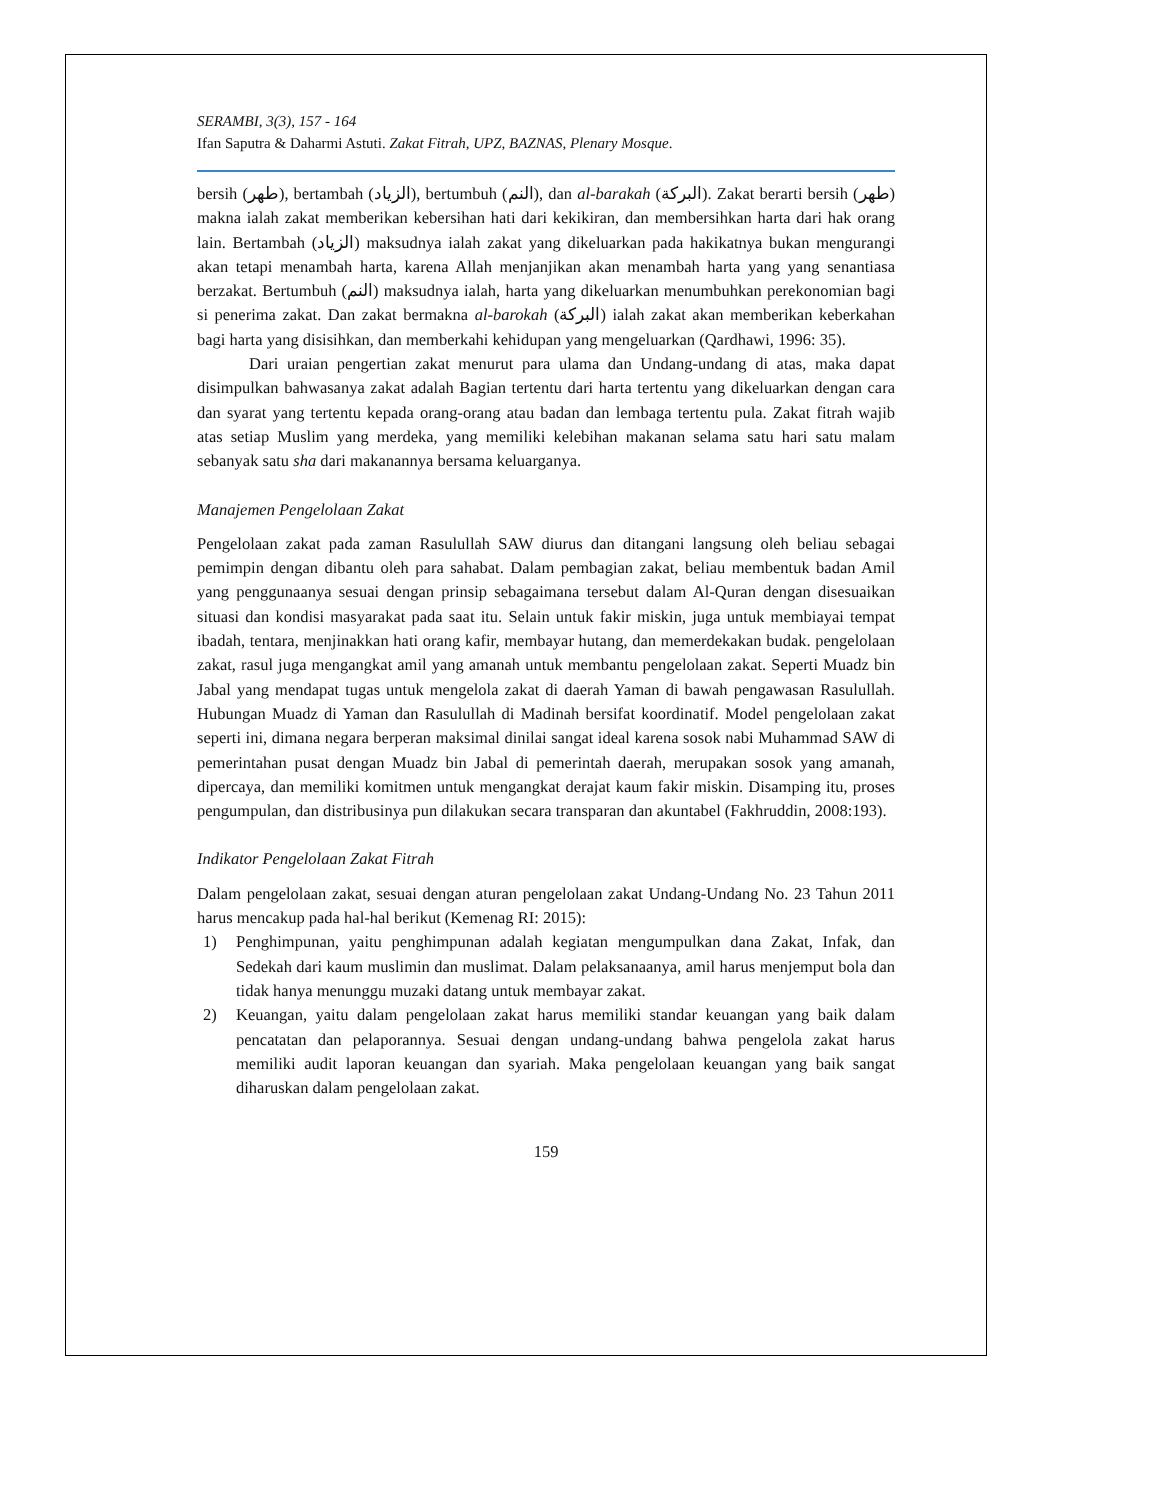SERAMBI, 3(3), 157 - 164
Ifan Saputra & Daharmi Astuti. Zakat Fitrah, UPZ, BAZNAS, Plenary Mosque.
bersih (طهر), bertambah (الزياد), bertumbuh (النم), dan al-barakah (البركة). Zakat berarti bersih (طهر) makna ialah zakat memberikan kebersihan hati dari kekikiran, dan membersihkan harta dari hak orang lain. Bertambah (الزياد) maksudnya ialah zakat yang dikeluarkan pada hakikatnya bukan mengurangi akan tetapi menambah harta, karena Allah menjanjikan akan menambah harta yang yang senantiasa berzakat. Bertumbuh (النم) maksudnya ialah, harta yang dikeluarkan menumbuhkan perekonomian bagi si penerima zakat. Dan zakat bermakna al-barokah (البركة) ialah zakat akan memberikan keberkahan bagi harta yang disisihkan, dan memberkahi kehidupan yang mengeluarkan (Qardhawi, 1996: 35).
Dari uraian pengertian zakat menurut para ulama dan Undang-undang di atas, maka dapat disimpulkan bahwasanya zakat adalah Bagian tertentu dari harta tertentu yang dikeluarkan dengan cara dan syarat yang tertentu kepada orang-orang atau badan dan lembaga tertentu pula. Zakat fitrah wajib atas setiap Muslim yang merdeka, yang memiliki kelebihan makanan selama satu hari satu malam sebanyak satu sha dari makanannya bersama keluarganya.
Manajemen Pengelolaan Zakat
Pengelolaan zakat pada zaman Rasulullah SAW diurus dan ditangani langsung oleh beliau sebagai pemimpin dengan dibantu oleh para sahabat. Dalam pembagian zakat, beliau membentuk badan Amil yang penggunaanya sesuai dengan prinsip sebagaimana tersebut dalam Al-Quran dengan disesuaikan situasi dan kondisi masyarakat pada saat itu. Selain untuk fakir miskin, juga untuk membiayai tempat ibadah, tentara, menjinakkan hati orang kafir, membayar hutang, dan memerdekakan budak. pengelolaan zakat, rasul juga mengangkat amil yang amanah untuk membantu pengelolaan zakat. Seperti Muadz bin Jabal yang mendapat tugas untuk mengelola zakat di daerah Yaman di bawah pengawasan Rasulullah. Hubungan Muadz di Yaman dan Rasulullah di Madinah bersifat koordinatif. Model pengelolaan zakat seperti ini, dimana negara berperan maksimal dinilai sangat ideal karena sosok nabi Muhammad SAW di pemerintahan pusat dengan Muadz bin Jabal di pemerintah daerah, merupakan sosok yang amanah, dipercaya, dan memiliki komitmen untuk mengangkat derajat kaum fakir miskin. Disamping itu, proses pengumpulan, dan distribusinya pun dilakukan secara transparan dan akuntabel (Fakhruddin, 2008:193).
Indikator Pengelolaan Zakat Fitrah
Dalam pengelolaan zakat, sesuai dengan aturan pengelolaan zakat Undang-Undang No. 23 Tahun 2011 harus mencakup pada hal-hal berikut (Kemenag RI: 2015):
1) Penghimpunan, yaitu penghimpunan adalah kegiatan mengumpulkan dana Zakat, Infak, dan Sedekah dari kaum muslimin dan muslimat. Dalam pelaksanaanya, amil harus menjemput bola dan tidak hanya menunggu muzaki datang untuk membayar zakat.
2) Keuangan, yaitu dalam pengelolaan zakat harus memiliki standar keuangan yang baik dalam pencatatan dan pelaporannya. Sesuai dengan undang-undang bahwa pengelola zakat harus memiliki audit laporan keuangan dan syariah. Maka pengelolaan keuangan yang baik sangat diharuskan dalam pengelolaan zakat.
159